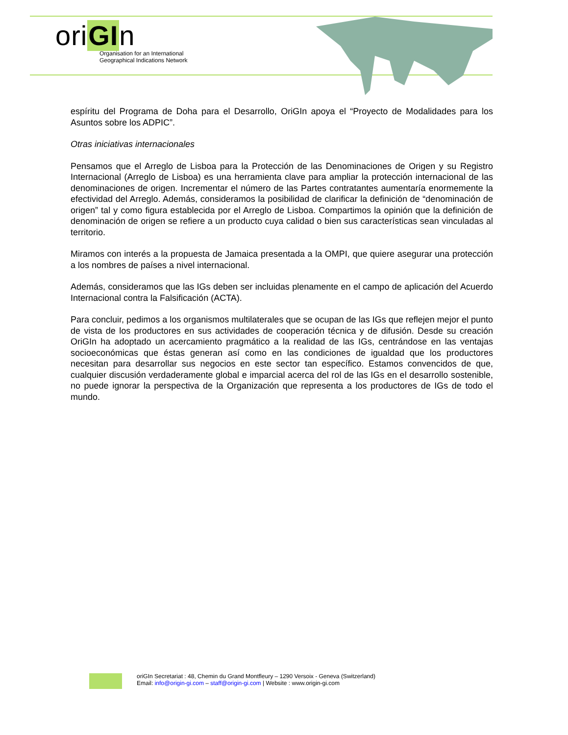oriGIn
Organisation for an International
Geographical Indications Network
espíritu del Programa de Doha para el Desarrollo, OriGIn apoya el “Proyecto de Modalidades para los Asuntos sobre los ADPIC”.
Otras iniciativas internacionales
Pensamos que el Arreglo de Lisboa para la Protección de las Denominaciones de Origen y su Registro Internacional (Arreglo de Lisboa) es una herramienta clave para ampliar la protección internacional de las denominaciones de origen. Incrementar el número de las Partes contratantes aumentaría enormemente la efectividad del Arreglo. Además, consideramos la posibilidad de clarificar la definición de “denominación de origen” tal y como figura establecida por el Arreglo de Lisboa. Compartimos la opinión que la definición de denominación de origen se refiere a un producto cuya calidad o bien sus características sean vinculadas al territorio.
Miramos con interés a la propuesta de Jamaica presentada a la OMPI, que quiere asegurar una protección a los nombres de países a nivel internacional.
Además, consideramos que las IGs deben ser incluidas plenamente en el campo de aplicación del Acuerdo Internacional contra la Falsificación (ACTA).
Para concluir, pedimos a los organismos multilaterales que se ocupan de las IGs que reflejen mejor el punto de vista de los productores en sus actividades de cooperación técnica y de difusión. Desde su creación OriGIn ha adoptado un acercamiento pragmático a la realidad de las IGs, centrándose en las ventajas socioeconómicas que éstas generan así como en las condiciones de igualdad que los productores necesitan para desarrollar sus negocios en este sector tan específico. Estamos convencidos de que, cualquier discusión verdaderamente global e imparcial acerca del rol de las IGs en el desarrollo sostenible, no puede ignorar la perspectiva de la Organización que representa a los productores de IGs de todo el mundo.
oriGIn Secretariat : 48, Chemin du Grand Montfleury – 1290 Versoix - Geneva (Switzerland)
Email: info@origin-gi.com – staff@origin-gi.com | Website : www.origin-gi.com